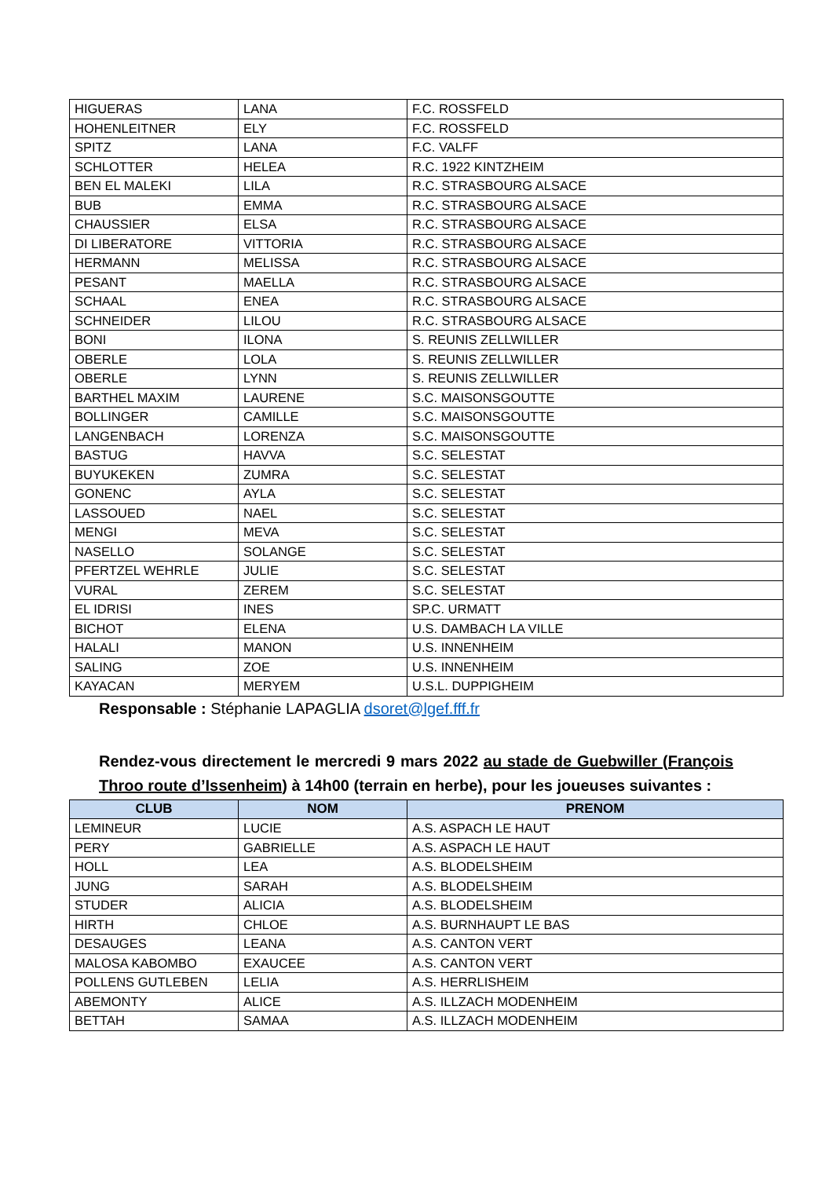| HIGUERAS | LANA | F.C. ROSSFELD |
| HOHENLEITNER | ELY | F.C. ROSSFELD |
| SPITZ | LANA | F.C. VALFF |
| SCHLOTTER | HELEA | R.C. 1922 KINTZHEIM |
| BEN EL MALEKI | LILA | R.C. STRASBOURG ALSACE |
| BUB | EMMA | R.C. STRASBOURG ALSACE |
| CHAUSSIER | ELSA | R.C. STRASBOURG ALSACE |
| DI LIBERATORE | VITTORIA | R.C. STRASBOURG ALSACE |
| HERMANN | MELISSA | R.C. STRASBOURG ALSACE |
| PESANT | MAELLA | R.C. STRASBOURG ALSACE |
| SCHAAL | ENEA | R.C. STRASBOURG ALSACE |
| SCHNEIDER | LILOU | R.C. STRASBOURG ALSACE |
| BONI | ILONA | S. REUNIS ZELLWILLER |
| OBERLE | LOLA | S. REUNIS ZELLWILLER |
| OBERLE | LYNN | S. REUNIS ZELLWILLER |
| BARTHEL MAXIM | LAURENE | S.C. MAISONSGOUTTE |
| BOLLINGER | CAMILLE | S.C. MAISONSGOUTTE |
| LANGENBACH | LORENZA | S.C. MAISONSGOUTTE |
| BASTUG | HAVVA | S.C. SELESTAT |
| BUYUKEKEN | ZUMRA | S.C. SELESTAT |
| GONENC | AYLA | S.C. SELESTAT |
| LASSOUED | NAEL | S.C. SELESTAT |
| MENGI | MEVA | S.C. SELESTAT |
| NASELLO | SOLANGE | S.C. SELESTAT |
| PFERTZEL WEHRLE | JULIE | S.C. SELESTAT |
| VURAL | ZEREM | S.C. SELESTAT |
| EL IDRISI | INES | SP.C. URMATT |
| BICHOT | ELENA | U.S. DAMBACH LA VILLE |
| HALALI | MANON | U.S. INNENHEIM |
| SALING | ZOE | U.S. INNENHEIM |
| KAYACAN | MERYEM | U.S.L. DUPPIGHEIM |
Responsable : Stéphanie LAPAGLIA dsoret@lgef.fff.fr
Rendez-vous directement le mercredi 9 mars 2022 au stade de Guebwiller (François Throo route d’Issenheim) à 14h00 (terrain en herbe), pour les joueuses suivantes :
| CLUB | NOM | PRENOM |
| --- | --- | --- |
| LEMINEUR | LUCIE | A.S. ASPACH LE HAUT |
| PERY | GABRIELLE | A.S. ASPACH LE HAUT |
| HOLL | LEA | A.S. BLODELSHEIM |
| JUNG | SARAH | A.S. BLODELSHEIM |
| STUDER | ALICIA | A.S. BLODELSHEIM |
| HIRTH | CHLOE | A.S. BURNHAUPT LE BAS |
| DESAUGES | LEANA | A.S. CANTON VERT |
| MALOSA KABOMBO | EXAUCEE | A.S. CANTON VERT |
| POLLENS GUTLEBEN | LELIA | A.S. HERRLISHEIM |
| ABEMONTY | ALICE | A.S. ILLZACH MODENHEIM |
| BETTAH | SAMAA | A.S. ILLZACH MODENHEIM |